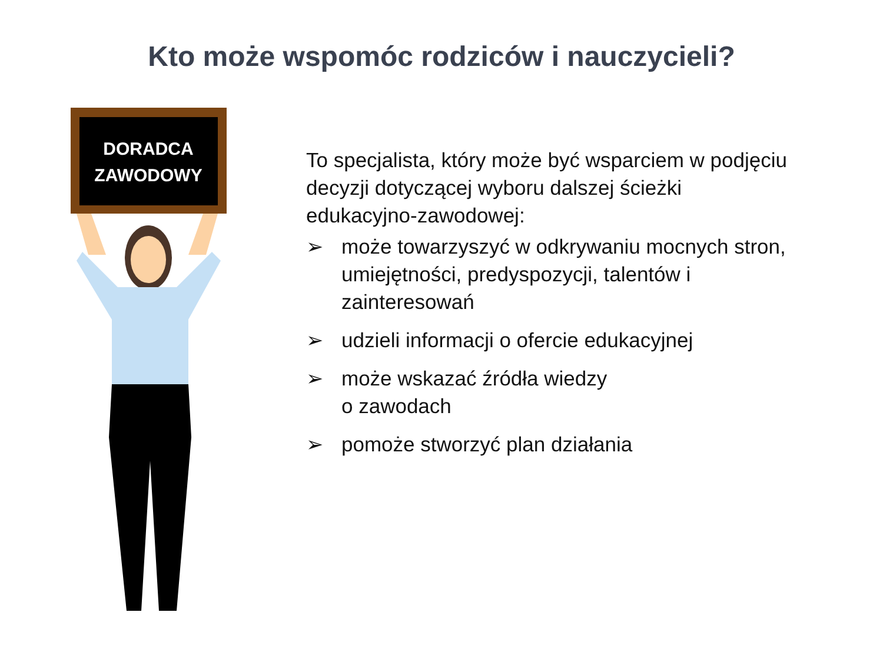Kto może wspomóc rodziców i nauczycieli?
DORADCA
ZAWODOWY
To specjalista, który może być wsparciem w podjęciu decyzji dotyczącej wyboru dalszej ścieżki edukacyjno-zawodowej:
➢ może towarzyszyć w odkrywaniu mocnych stron, umiejętności, predyspozycji, talentów i zainteresowań
➢ udzieli informacji o ofercie edukacyjnej
➢ może wskazać źródła wiedzy
o zawodach
➢ pomoże stworzyć plan działania